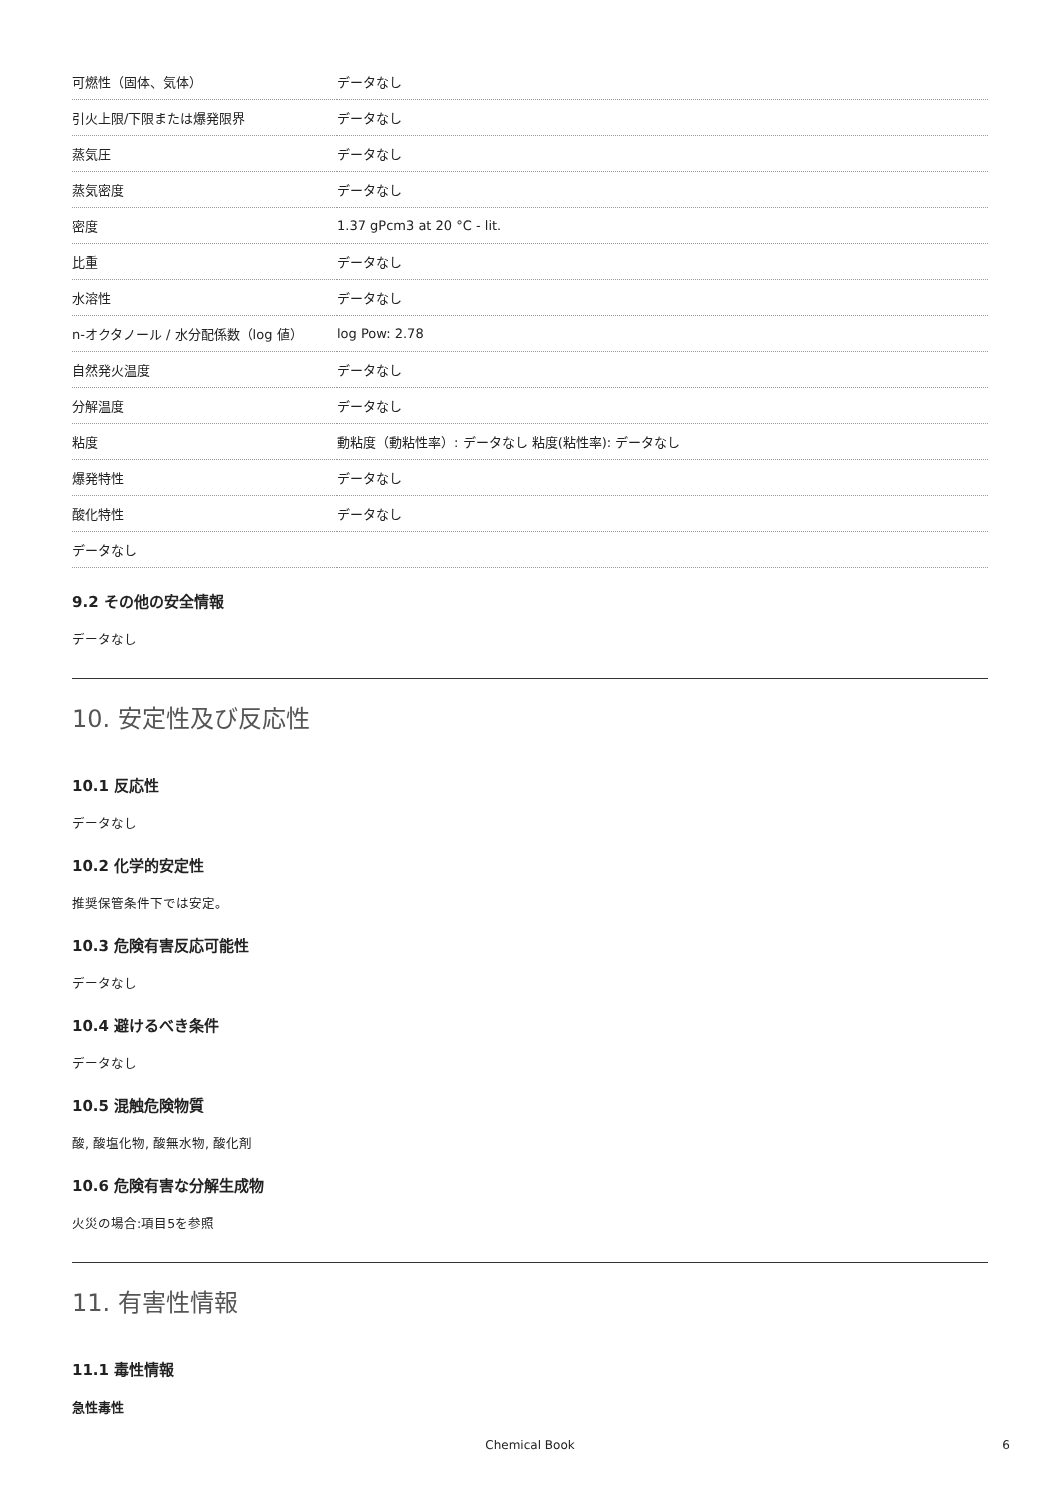| 可燃性（固体、気体） | データなし |
| 引火上限/下限または爆発限界 | データなし |
| 蒸気圧 | データなし |
| 蒸気密度 | データなし |
| 密度 | 1.37 gPcm3 at 20 °C - lit. |
| 比重 | データなし |
| 水溶性 | データなし |
| n-オクタノール / 水分配係数（log 値） | log Pow: 2.78 |
| 自然発火温度 | データなし |
| 分解温度 | データなし |
| 粘度 | 動粘度（動粘性率）: データなし 粘度(粘性率): データなし |
| 爆発特性 | データなし |
| 酸化特性 | データなし |
| データなし | |
9.2 その他の安全情報
データなし
10. 安定性及び反応性
10.1 反応性
データなし
10.2 化学的安定性
推奨保管条件下では安定。
10.3 危険有害反応可能性
データなし
10.4 避けるべき条件
データなし
10.5 混触危険物質
酸, 酸塩化物, 酸無水物, 酸化剤
10.6 危険有害な分解生成物
火災の場合:項目5を参照
11. 有害性情報
11.1 毒性情報
急性毒性
Chemical Book 6